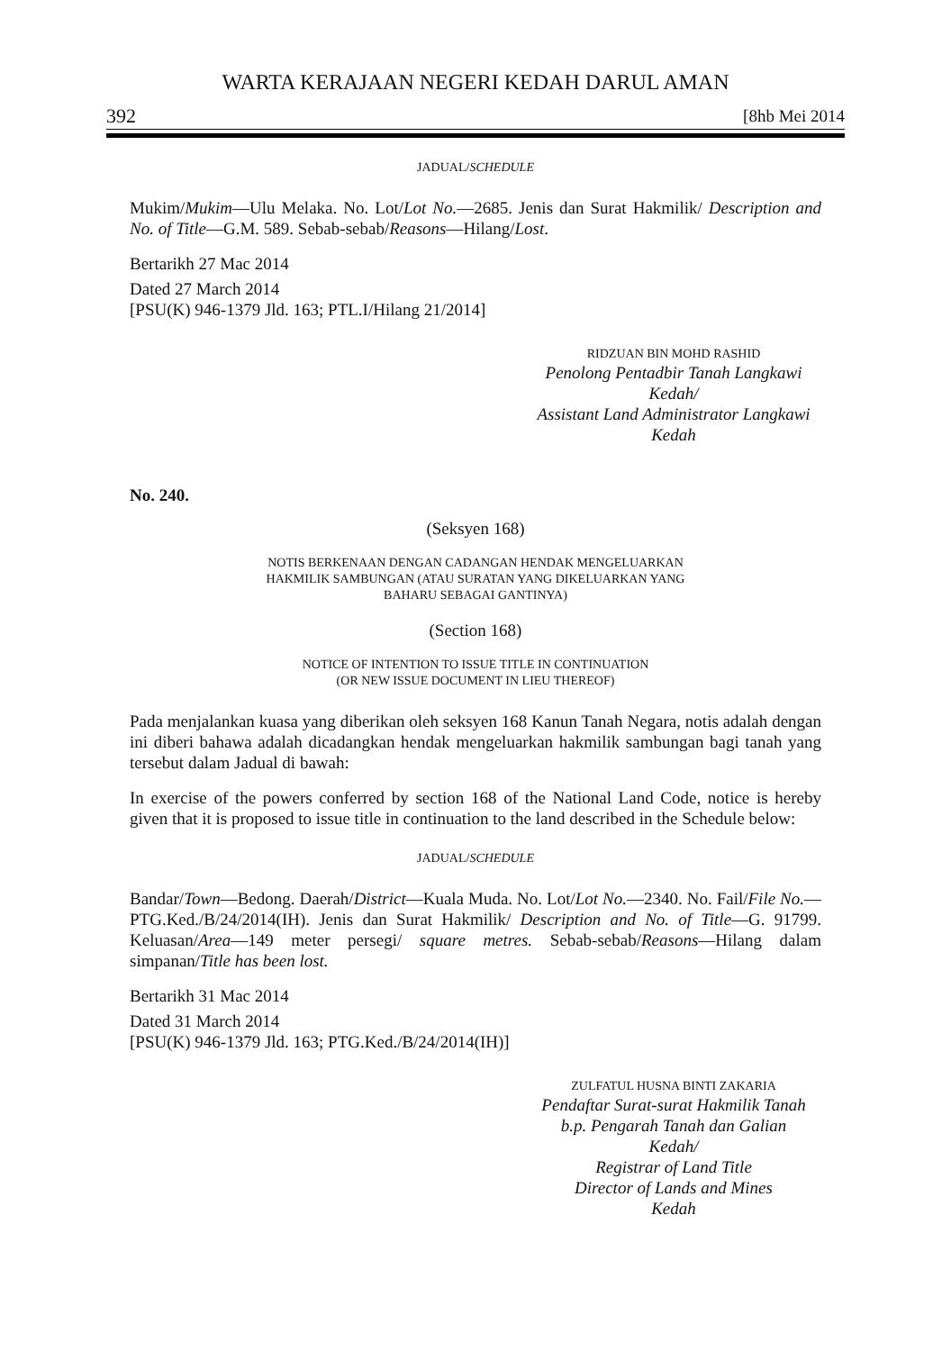WARTA KERAJAAN NEGERI KEDAH DARUL AMAN
392 [8hb Mei 2014
JADUAL/SCHEDULE
Mukim/Mukim—Ulu Melaka. No. Lot/Lot No.—2685. Jenis dan Surat Hakmilik/ Description and No. of Title—G.M. 589. Sebab-sebab/Reasons—Hilang/Lost.
Bertarikh 27 Mac 2014
Dated 27 March 2014
[PSU(K) 946-1379 Jld. 163; PTL.I/Hilang 21/2014]
RIDZUAN BIN MOHD RASHID
Penolong Pentadbir Tanah Langkawi
Kedah/
Assistant Land Administrator Langkawi
Kedah
No. 240.
(Seksyen 168)
NOTIS BERKENAAN DENGAN CADANGAN HENDAK MENGELUARKAN
HAKMILIK SAMBUNGAN (ATAU SURATAN YANG DIKELUARKAN YANG
BAHARU SEBAGAI GANTINYA)
(Section 168)
NOTICE OF INTENTION TO ISSUE TITLE IN CONTINUATION
(OR NEW ISSUE DOCUMENT IN LIEU THEREOF)
Pada menjalankan kuasa yang diberikan oleh seksyen 168 Kanun Tanah Negara, notis adalah dengan ini diberi bahawa adalah dicadangkan hendak mengeluarkan hakmilik sambungan bagi tanah yang tersebut dalam Jadual di bawah:
In exercise of the powers conferred by section 168 of the National Land Code, notice is hereby given that it is proposed to issue title in continuation to the land described in the Schedule below:
JADUAL/SCHEDULE
Bandar/Town—Bedong. Daerah/District—Kuala Muda. No. Lot/Lot No.—2340. No. Fail/File No.—PTG.Ked./B/24/2014(IH). Jenis dan Surat Hakmilik/ Description and No. of Title—G. 91799. Keluasan/Area—149 meter persegi/ square metres. Sebab-sebab/Reasons—Hilang dalam simpanan/Title has been lost.
Bertarikh 31 Mac 2014
Dated 31 March 2014
[PSU(K) 946-1379 Jld. 163; PTG.Ked./B/24/2014(IH)]
ZULFATUL HUSNA BINTI ZAKARIA
Pendaftar Surat-surat Hakmilik Tanah
b.p. Pengarah Tanah dan Galian
Kedah/
Registrar of Land Title
Director of Lands and Mines
Kedah